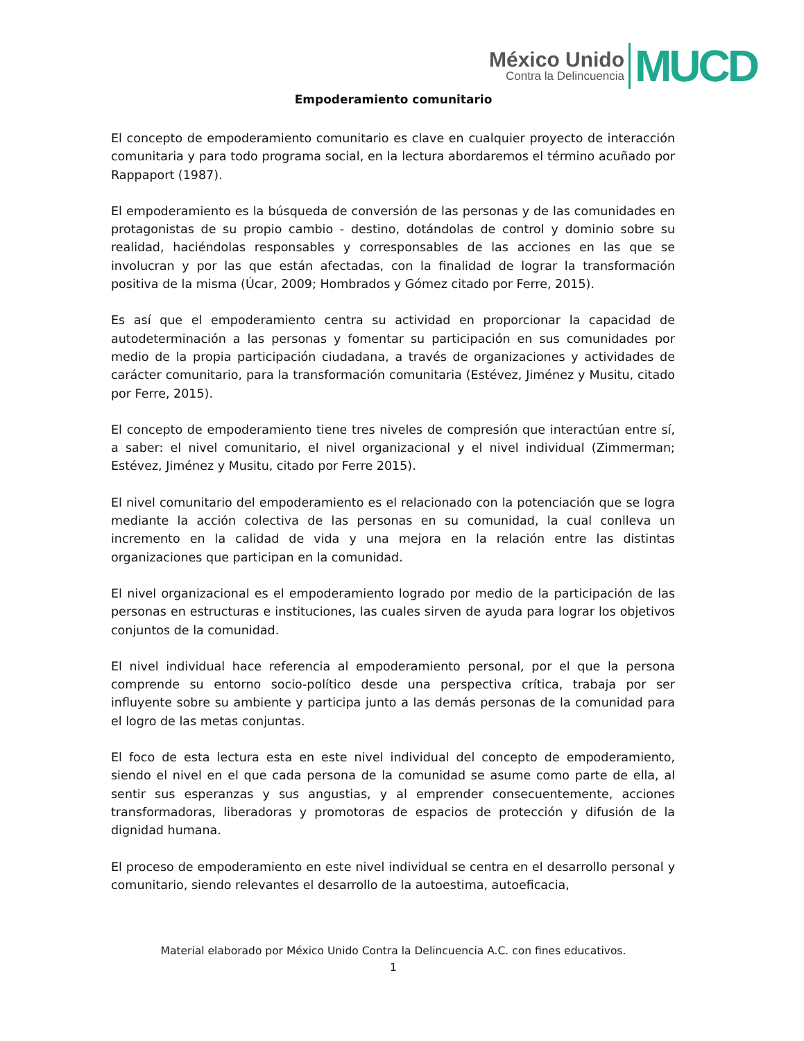México Unido
Contra la Delincuencia
MUCD
Empoderamiento comunitario
El concepto de empoderamiento comunitario es clave en cualquier proyecto de interacción comunitaria y para todo programa social, en la lectura abordaremos el término acuñado por Rappaport (1987).
El empoderamiento es la búsqueda de conversión de las personas y de las comunidades en protagonistas de su propio cambio - destino, dotándolas de control y dominio sobre su realidad, haciéndolas responsables y corresponsables de las acciones en las que se involucran y por las que están afectadas, con la finalidad de lograr la transformación positiva de la misma (Úcar, 2009; Hombrados y Gómez citado por Ferre, 2015).
Es así que el empoderamiento centra su actividad en proporcionar la capacidad de autodeterminación a las personas y fomentar su participación en sus comunidades por medio de la propia participación ciudadana, a través de organizaciones y actividades de carácter comunitario, para la transformación comunitaria (Estévez, Jiménez y Musitu, citado por Ferre, 2015).
El concepto de empoderamiento tiene tres niveles de compresión que interactúan entre sí, a saber: el nivel comunitario, el nivel organizacional y el nivel individual (Zimmerman; Estévez, Jiménez y Musitu, citado por Ferre 2015).
El nivel comunitario del empoderamiento es el relacionado con la potenciación que se logra mediante la acción colectiva de las personas en su comunidad, la cual conlleva un incremento en la calidad de vida y una mejora en la relación entre las distintas organizaciones que participan en la comunidad.
El nivel organizacional es el empoderamiento logrado por medio de la participación de las personas en estructuras e instituciones, las cuales sirven de ayuda para lograr los objetivos conjuntos de la comunidad.
El nivel individual hace referencia al empoderamiento personal, por el que la persona comprende su entorno socio-político desde una perspectiva crítica, trabaja por ser influyente sobre su ambiente y participa junto a las demás personas de la comunidad para el logro de las metas conjuntas.
El foco de esta lectura esta en este nivel individual del concepto de empoderamiento, siendo el nivel en el que cada persona de la comunidad se asume como parte de ella, al sentir sus esperanzas y sus angustias, y al emprender consecuentemente, acciones transformadoras, liberadoras y promotoras de espacios de protección y difusión de la dignidad humana.
El proceso de empoderamiento en este nivel individual se centra en el desarrollo personal y comunitario, siendo relevantes el desarrollo de la autoestima, autoeficacia,
Material elaborado por México Unido Contra la Delincuencia A.C. con fines educativos.
1